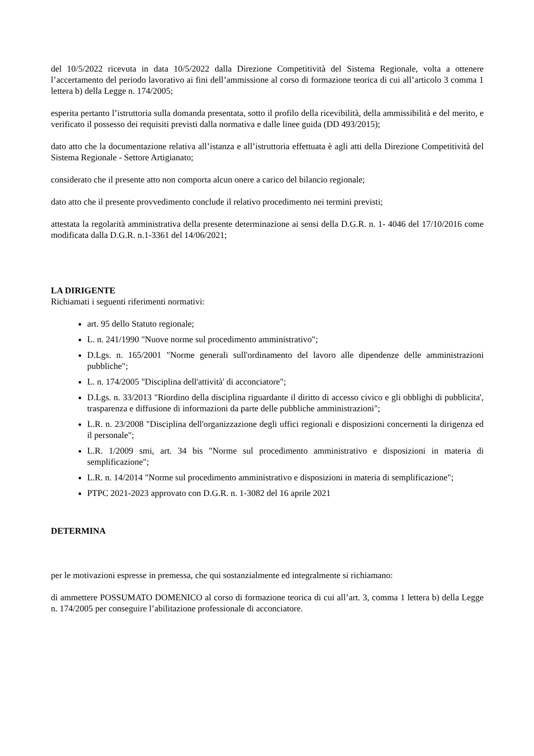del 10/5/2022 ricevuta in data 10/5/2022 dalla Direzione Competitività del Sistema Regionale, volta a ottenere l’accertamento del periodo lavorativo ai fini dell’ammissione al corso di formazione teorica di cui all’articolo 3 comma 1 lettera b) della Legge n. 174/2005;
esperita pertanto l’istruttoria sulla domanda presentata, sotto il profilo della ricevibilità, della ammissibilità e del merito, e verificato il possesso dei requisiti previsti dalla normativa e dalle linee guida (DD 493/2015);
dato atto che la documentazione relativa all’istanza e all’istruttoria effettuata è agli atti della Direzione Competitività del Sistema Regionale - Settore Artigianato;
considerato che il presente atto non comporta alcun onere a carico del bilancio regionale;
dato atto che il presente provvedimento conclude il relativo procedimento nei termini previsti;
attestata la regolarità amministrativa della presente determinazione ai sensi della D.G.R. n. 1- 4046 del 17/10/2016 come modificata dalla D.G.R. n.1-3361 del 14/06/2021;
LA DIRIGENTE
Richiamati i seguenti riferimenti normativi:
art. 95 dello Statuto regionale;
L. n. 241/1990 "Nuove norme sul procedimento amministrativo";
D.Lgs. n. 165/2001 "Norme generali sull'ordinamento del lavoro alle dipendenze delle amministrazioni pubbliche";
L. n. 174/2005 "Disciplina dell'attività' di acconciatore";
D.Lgs. n. 33/2013 "Riordino della disciplina riguardante il diritto di accesso civico e gli obblighi di pubblicita', trasparenza e diffusione di informazioni da parte delle pubbliche amministrazioni";
L.R. n. 23/2008 "Disciplina dell'organizzazione degli uffici regionali e disposizioni concernenti la dirigenza ed il personale";
L.R. 1/2009 smi, art. 34 bis "Norme sul procedimento amministrativo e disposizioni in materia di semplificazione";
L.R. n. 14/2014 "Norme sul procedimento amministrativo e disposizioni in materia di semplificazione";
PTPC 2021-2023 approvato con D.G.R. n. 1-3082 del 16 aprile 2021
DETERMINA
per le motivazioni espresse in premessa, che qui sostanzialmente ed integralmente si richiamano:
di ammettere POSSUMATO DOMENICO al corso di formazione teorica di cui all’art. 3, comma 1 lettera b) della Legge n. 174/2005 per conseguire l’abilitazione professionale di acconciatore.